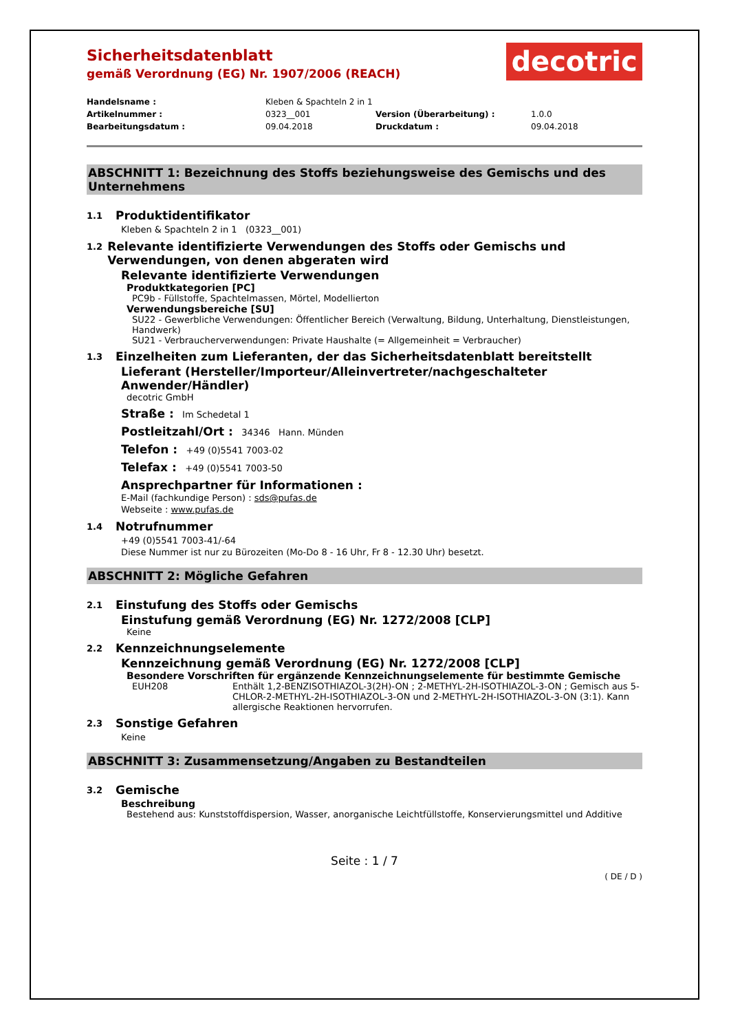Sicherheitsdatenblatt
gemäß Verordnung (EG) Nr. 1907/2006 (REACH)
decotric
Handelsname : Kleben & Spachteln 2 in 1 Artikelnummer : 0323__001 Version (Überarbeitung) : 1.0.0 Bearbeitungsdatum : 09.04.2018 Druckdatum : 09.04.2018
ABSCHNITT 1: Bezeichnung des Stoffs beziehungsweise des Gemischs und des Unternehmens
1.1 Produktidentifikator
Kleben & Spachteln 2 in 1 (0323__001)
1.2 Relevante identifizierte Verwendungen des Stoffs oder Gemischs und Verwendungen, von denen abgeraten wird
Relevante identifizierte Verwendungen
Produktkategorien [PC]
PC9b - Füllstoffe, Spachtelmassen, Mörtel, Modellierton
Verwendungsbereiche [SU]
SU22 - Gewerbliche Verwendungen: Öffentlicher Bereich (Verwaltung, Bildung, Unterhaltung, Dienstleistungen, Handwerk)
SU21 - Verbraucherverwendungen: Private Haushalte (= Allgemeinheit = Verbraucher)
1.3 Einzelheiten zum Lieferanten, der das Sicherheitsdatenblatt bereitstellt
Lieferant (Hersteller/Importeur/Alleinvertreter/nachgeschalteter Anwender/Händler)
decotric GmbH
Straße : Im Schedetal 1
Postleitzahl/Ort : 34346 Hann. Münden
Telefon : +49 (0)5541 7003-02
Telefax : +49 (0)5541 7003-50
Ansprechpartner für Informationen :
E-Mail (fachkundige Person) : sds@pufas.de
Webseite : www.pufas.de
1.4 Notrufnummer
+49 (0)5541 7003-41/-64
Diese Nummer ist nur zu Bürozeiten (Mo-Do 8 - 16 Uhr, Fr 8 - 12.30 Uhr) besetzt.
ABSCHNITT 2: Mögliche Gefahren
2.1 Einstufung des Stoffs oder Gemischs
Einstufung gemäß Verordnung (EG) Nr. 1272/2008 [CLP]
Keine
2.2 Kennzeichnungselemente
Kennzeichnung gemäß Verordnung (EG) Nr. 1272/2008 [CLP]
Besondere Vorschriften für ergänzende Kennzeichnungselemente für bestimmte Gemische
EUH208 Enthält 1,2-BENZISOTHIAZOL-3(2H)-ON ; 2-METHYL-2H-ISOTHIAZOL-3-ON ; Gemisch aus 5-CHLOR-2-METHYL-2H-ISOTHIAZOL-3-ON und 2-METHYL-2H-ISOTHIAZOL-3-ON (3:1). Kann allergische Reaktionen hervorrufen.
2.3 Sonstige Gefahren
Keine
ABSCHNITT 3: Zusammensetzung/Angaben zu Bestandteilen
3.2 Gemische
Beschreibung
Bestehend aus: Kunststoffdispersion, Wasser, anorganische Leichtfüllstoffe, Konservierungsmittel und Additive
Seite : 1 / 7
( DE / D )